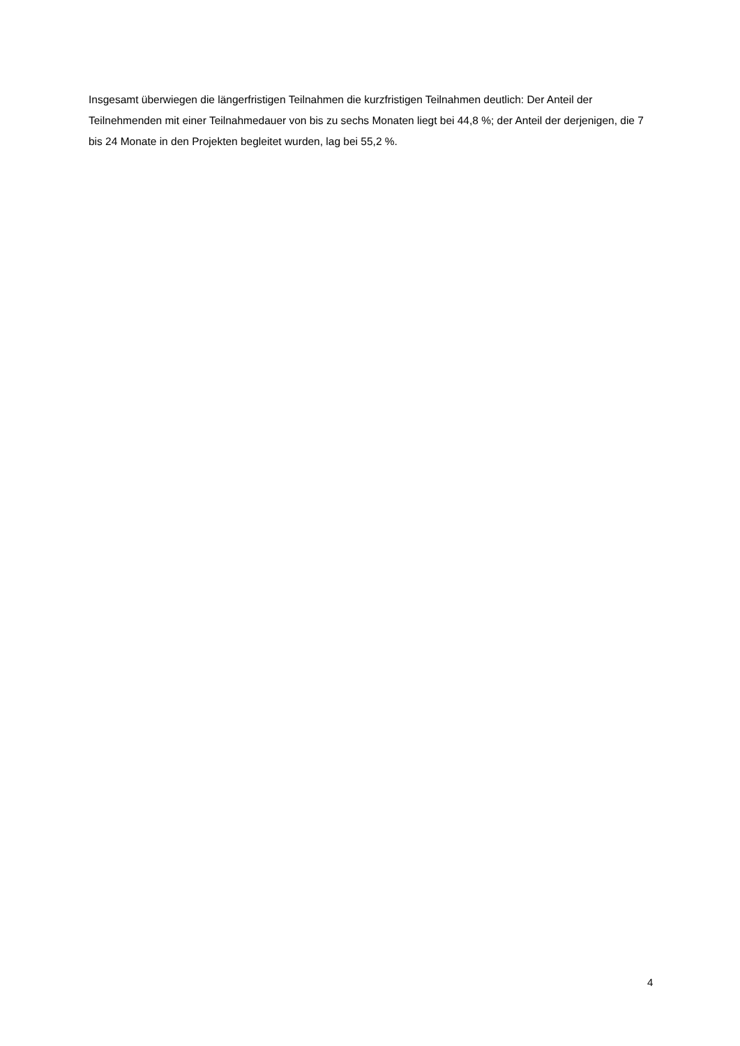Insgesamt überwiegen die längerfristigen Teilnahmen die kurzfristigen Teilnahmen deutlich: Der Anteil der Teilnehmenden mit einer Teilnahmedauer von bis zu sechs Monaten liegt bei 44,8 %; der Anteil der derjenigen, die 7 bis 24 Monate in den Projekten begleitet wurden, lag bei 55,2 %.
4